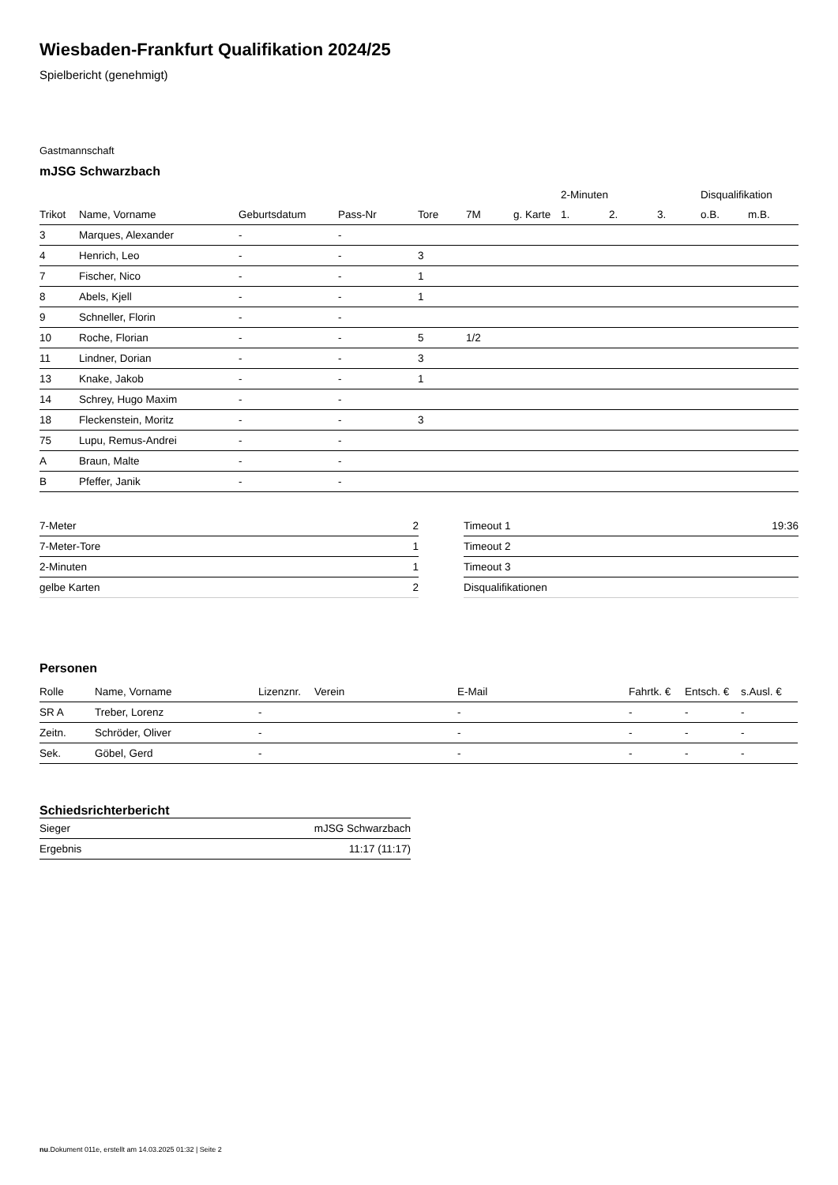Wiesbaden-Frankfurt Qualifikation 2024/25
Spielbericht (genehmigt)
Gastmannschaft
mJSG Schwarzbach
| | | | | | | | 2-Minuten | | | Disqualifikation | |
| --- | --- | --- | --- | --- | --- | --- | --- | --- | --- | --- | --- |
| Trikot | Name, Vorname | Geburtsdatum | Pass-Nr | Tore | 7M | g. Karte | 1. | 2. | 3. | o.B. | m.B. |
| 3 | Marques, Alexander | - | - | | | | | | | | |
| 4 | Henrich, Leo | - | - | 3 | | | | | | | |
| 7 | Fischer, Nico | - | - | 1 | | | | | | | |
| 8 | Abels, Kjell | - | - | 1 | | | | | | | |
| 9 | Schneller, Florin | - | - | | | | | | | | |
| 10 | Roche, Florian | - | - | 5 | 1/2 | | | | | | |
| 11 | Lindner, Dorian | - | - | 3 | | | | | | | |
| 13 | Knake, Jakob | - | - | 1 | | | | | | | |
| 14 | Schrey, Hugo Maxim | - | - | | | | | | | | |
| 18 | Fleckenstein, Moritz | - | - | 3 | | | | | | | |
| 75 | Lupu, Remus-Andrei | - | - | | | | | | | | |
| A | Braun, Malte | - | - | | | | | | | | |
| B | Pfeffer, Janik | - | - | | | | | | | | |
| 7-Meter | 2 |
| 7-Meter-Tore | 1 |
| 2-Minuten | 1 |
| gelbe Karten | 2 |
| Timeout 1 | 19:36 |
| Timeout 2 | |
| Timeout 3 | |
| Disqualifikationen | |
Personen
| Rolle | Name, Vorname | Lizenznr. | Verein | E-Mail | Fahrtk. € | Entsch. € | s.Ausl. € |
| --- | --- | --- | --- | --- | --- | --- | --- |
| SR A | Treber, Lorenz | - | | - | - | - | - |
| Zeitn. | Schröder, Oliver | - | | - | - | - | - |
| Sek. | Göbel, Gerd | - | | - | - | - | - |
Schiedsrichterbericht
| Sieger | mJSG Schwarzbach |
| Ergebnis | 11:17 (11:17) |
nu.Dokument 011e, erstellt am 14.03.2025 01:32 | Seite 2